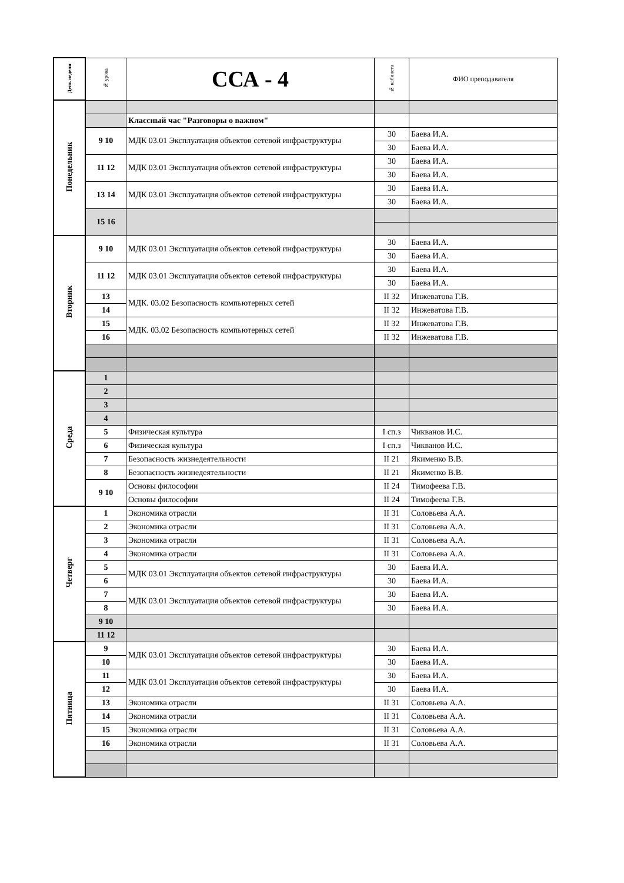| День недели | № урока | ССА - 4 | № кабинета | ФИО преподавателя |
| --- | --- | --- | --- | --- |
| Понедельник | | | | |
| | | Классный час "Разговоры о важном" | | |
| | 9 10 | МДК 03.01 Эксплуатация объектов сетевой инфраструктуры | 30 | Баева И.А. |
| | | | 30 | Баева И.А. |
| | 11 12 | МДК 03.01 Эксплуатация объектов сетевой инфраструктуры | 30 | Баева И.А. |
| | | | 30 | Баева И.А. |
| | 13 14 | МДК 03.01 Эксплуатация объектов сетевой инфраструктуры | 30 | Баева И.А. |
| | | | 30 | Баева И.А. |
| | 15 16 | | | |
| Вторник | 9 10 | МДК 03.01 Эксплуатация объектов сетевой инфраструктуры | 30 | Баева И.А. |
| | | | 30 | Баева И.А. |
| | 11 12 | МДК 03.01 Эксплуатация объектов сетевой инфраструктуры | 30 | Баева И.А. |
| | | | 30 | Баева И.А. |
| | 13 | МДК. 03.02 Безопасность компьютерных сетей | II 32 | Инжеватова Г.В. |
| | 14 | | II 32 | Инжеватова Г.В. |
| | 15 | МДК. 03.02 Безопасность компьютерных сетей | II 32 | Инжеватова Г.В. |
| | 16 | | II 32 | Инжеватова Г.В. |
| Среда | 1 | | | |
| | 2 | | | |
| | 3 | | | |
| | 4 | | | |
| | 5 | Физическая культура | I сп.з | Чикванов И.С. |
| | 6 | Физическая культура | I сп.з | Чикванов И.С. |
| | 7 | Безопасность жизнедеятельности | II 21 | Якименко В.В. |
| | 8 | Безопасность жизнедеятельности | II 21 | Якименко В.В. |
| | 9 10 | Основы философии | II 24 | Тимофеева Г.В. |
| | | Основы философии | II 24 | Тимофеева Г.В. |
| Четверг | 1 | Экономика отрасли | II 31 | Соловьева А.А. |
| | 2 | Экономика отрасли | II 31 | Соловьева А.А. |
| | 3 | Экономика отрасли | II 31 | Соловьева А.А. |
| | 4 | Экономика отрасли | II 31 | Соловьева А.А. |
| | 5 | МДК 03.01 Эксплуатация объектов сетевой инфраструктуры | 30 | Баева И.А. |
| | 6 | | 30 | Баева И.А. |
| | 7 | МДК 03.01 Эксплуатация объектов сетевой инфраструктуры | 30 | Баева И.А. |
| | 8 | | 30 | Баева И.А. |
| | 9 10 | | | |
| | 11 12 | | | |
| Пятница | 9 | МДК 03.01 Эксплуатация объектов сетевой инфраструктуры | 30 | Баева И.А. |
| | 10 | | 30 | Баева И.А. |
| | 11 | МДК 03.01 Эксплуатация объектов сетевой инфраструктуры | 30 | Баева И.А. |
| | 12 | | 30 | Баева И.А. |
| | 13 | Экономика отрасли | II 31 | Соловьева А.А. |
| | 14 | Экономика отрасли | II 31 | Соловьева А.А. |
| | 15 | Экономика отрасли | II 31 | Соловьева А.А. |
| | 16 | Экономика отрасли | II 31 | Соловьева А.А. |